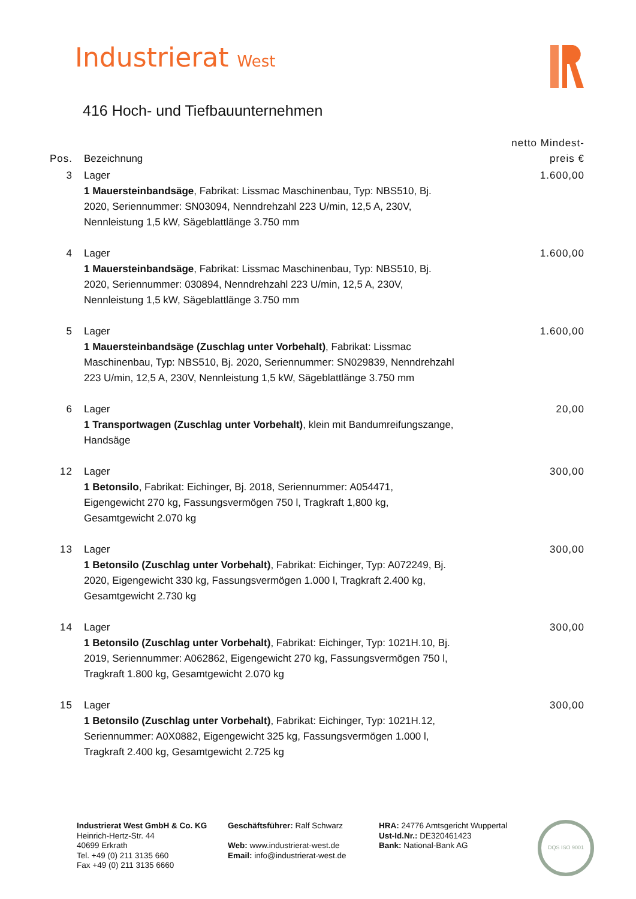Industrierat West
416 Hoch- und Tiefbauunternehmen
| Pos. | Bezeichnung | netto Mindest- preis € |
| --- | --- | --- |
| 3 | Lager 1 Mauersteinbandsäge , Fabrikat: Lissmac Maschinenbau, Typ: NBS510, Bj. 2020, Seriennummer: SN03094, Nenndrehzahl 223 U/min, 12,5 A, 230V, Nennleistung 1,5 kW, Sägeblattlänge 3.750 mm | 1.600,00 |
| 4 | Lager 1 Mauersteinbandsäge , Fabrikat: Lissmac Maschinenbau, Typ: NBS510, Bj. 2020, Seriennummer: 030894, Nenndrehzahl 223 U/min, 12,5 A, 230V, Nennleistung 1,5 kW, Sägeblattlänge 3.750 mm | 1.600,00 |
| 5 | Lager 1 Mauersteinbandsäge (Zuschlag unter Vorbehalt) , Fabrikat: Lissmac Maschinenbau, Typ: NBS510, Bj. 2020, Seriennummer: SN029839, Nenndrehzahl 223 U/min, 12,5 A, 230V, Nennleistung 1,5 kW, Sägeblattlänge 3.750 mm | 1.600,00 |
| 6 | Lager 1 Transportwagen (Zuschlag unter Vorbehalt) , klein mit Bandumreifungszange, Handsäge | 20,00 |
| 12 | Lager 1 Betonsilo , Fabrikat: Eichinger, Bj. 2018, Seriennummer: A054471, Eigengewicht 270 kg, Fassungsvermögen 750 l, Tragkraft 1,800 kg, Gesamtgewicht 2.070 kg | 300,00 |
| 13 | Lager 1 Betonsilo (Zuschlag unter Vorbehalt) , Fabrikat: Eichinger, Typ: A072249, Bj. 2020, Eigengewicht 330 kg, Fassungsvermögen 1.000 l, Tragkraft 2.400 kg, Gesamtgewicht 2.730 kg | 300,00 |
| 14 | Lager 1 Betonsilo (Zuschlag unter Vorbehalt) , Fabrikat: Eichinger, Typ: 1021H.10, Bj. 2019, Seriennummer: A062862, Eigengewicht 270 kg, Fassungsvermögen 750 l, Tragkraft 1.800 kg, Gesamtgewicht 2.070 kg | 300,00 |
| 15 | Lager 1 Betonsilo (Zuschlag unter Vorbehalt) , Fabrikat: Eichinger, Typ: 1021H.12, Seriennummer: A0X0882, Eigengewicht 325 kg, Fassungsvermögen 1.000 l, Tragkraft 2.400 kg, Gesamtgewicht 2.725 kg | 300,00 |
Industrierat West GmbH & Co. KG
Heinrich-Hertz-Str. 44
40699 Erkrath
Tel. +49 (0) 211 3135 660
Fax +49 (0) 211 3135 6660
Geschäftsführer: Ralf Schwarz
Web: www.industrierat-west.de
Email: info@industrierat-west.de
HRA: 24776 Amtsgericht Wuppertal
Ust-Id.Nr.: DE320461423
Bank: National-Bank AG
DQS ISO 9001